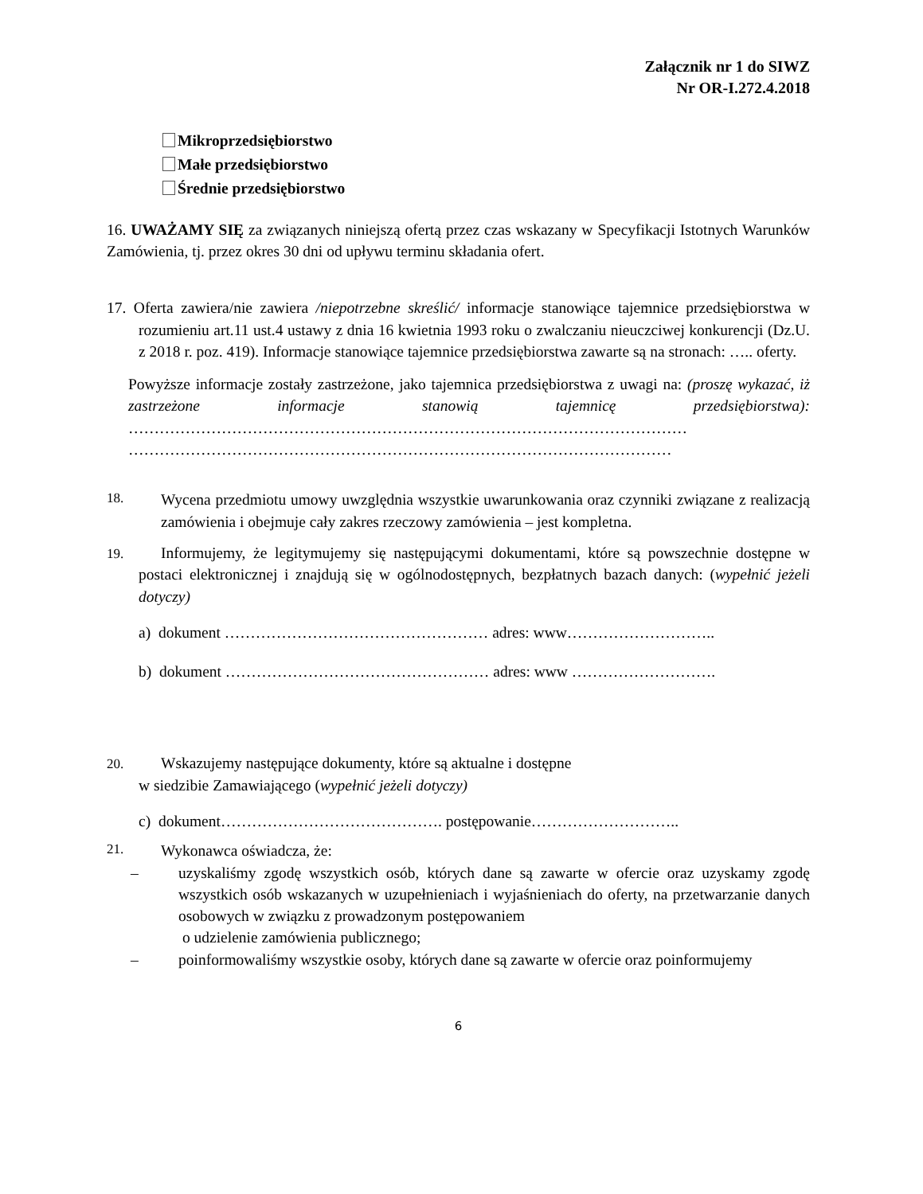Załącznik nr 1 do SIWZ
Nr OR-I.272.4.2018
Mikroprzedsiębiorstwo
Małe przedsiębiorstwo
Średnie przedsiębiorstwo
16. UWAŻAMY SIĘ za związanych niniejszą ofertą przez czas wskazany w Specyfikacji Istotnych Warunków Zamówienia, tj. przez okres 30 dni od upływu terminu składania ofert.
17. Oferta zawiera/nie zawiera /niepotrzebne skreślić/ informacje stanowiące tajemnice przedsiębiorstwa w rozumieniu art.11 ust.4 ustawy z dnia 16 kwietnia 1993 roku o zwalczaniu nieuczciwej konkurencji (Dz.U. z 2018 r. poz. 419). Informacje stanowiące tajemnice przedsiębiorstwa zawarte są na stronach: ….. oferty.
Powyższe informacje zostały zastrzeżone, jako tajemnica przedsiębiorstwa z uwagi na: (proszę wykazać, iż zastrzeżone informacje stanowią tajemnicę przedsiębiorstwa): ……………………………………………………………………………………………… ……………………………………………………………………………………………
18. Wycena przedmiotu umowy uwzględnia wszystkie uwarunkowania oraz czynniki związane z realizacją zamówienia i obejmuje cały zakres rzeczowy zamówienia – jest kompletna.
19. Informujemy, że legitymujemy się następującymi dokumentami, które są powszechnie dostępne w postaci elektronicznej i znajdują się w ogólnodostępnych, bezpłatnych bazach danych: (wypełnić jeżeli dotyczy)
a) dokument …………………………………………… adres: www………………………..
b) dokument …………………………………………… adres: www ……………………….
20. Wskazujemy następujące dokumenty, które są aktualne i dostępne
w siedzibie Zamawiającego (wypełnić jeżeli dotyczy)
c) dokument……………………………………. postępowanie………………………..
21. Wykonawca oświadcza, że:
– uzyskaliśmy zgodę wszystkich osób, których dane są zawarte w ofercie oraz uzyskamy zgodę wszystkich osób wskazanych w uzupełnieniach i wyjaśnieniach do oferty, na przetwarzanie danych osobowych w związku z prowadzonym postępowaniem
o udzielenie zamówienia publicznego;
– poinformowaliśmy wszystkie osoby, których dane są zawarte w ofercie oraz poinformujemy
6